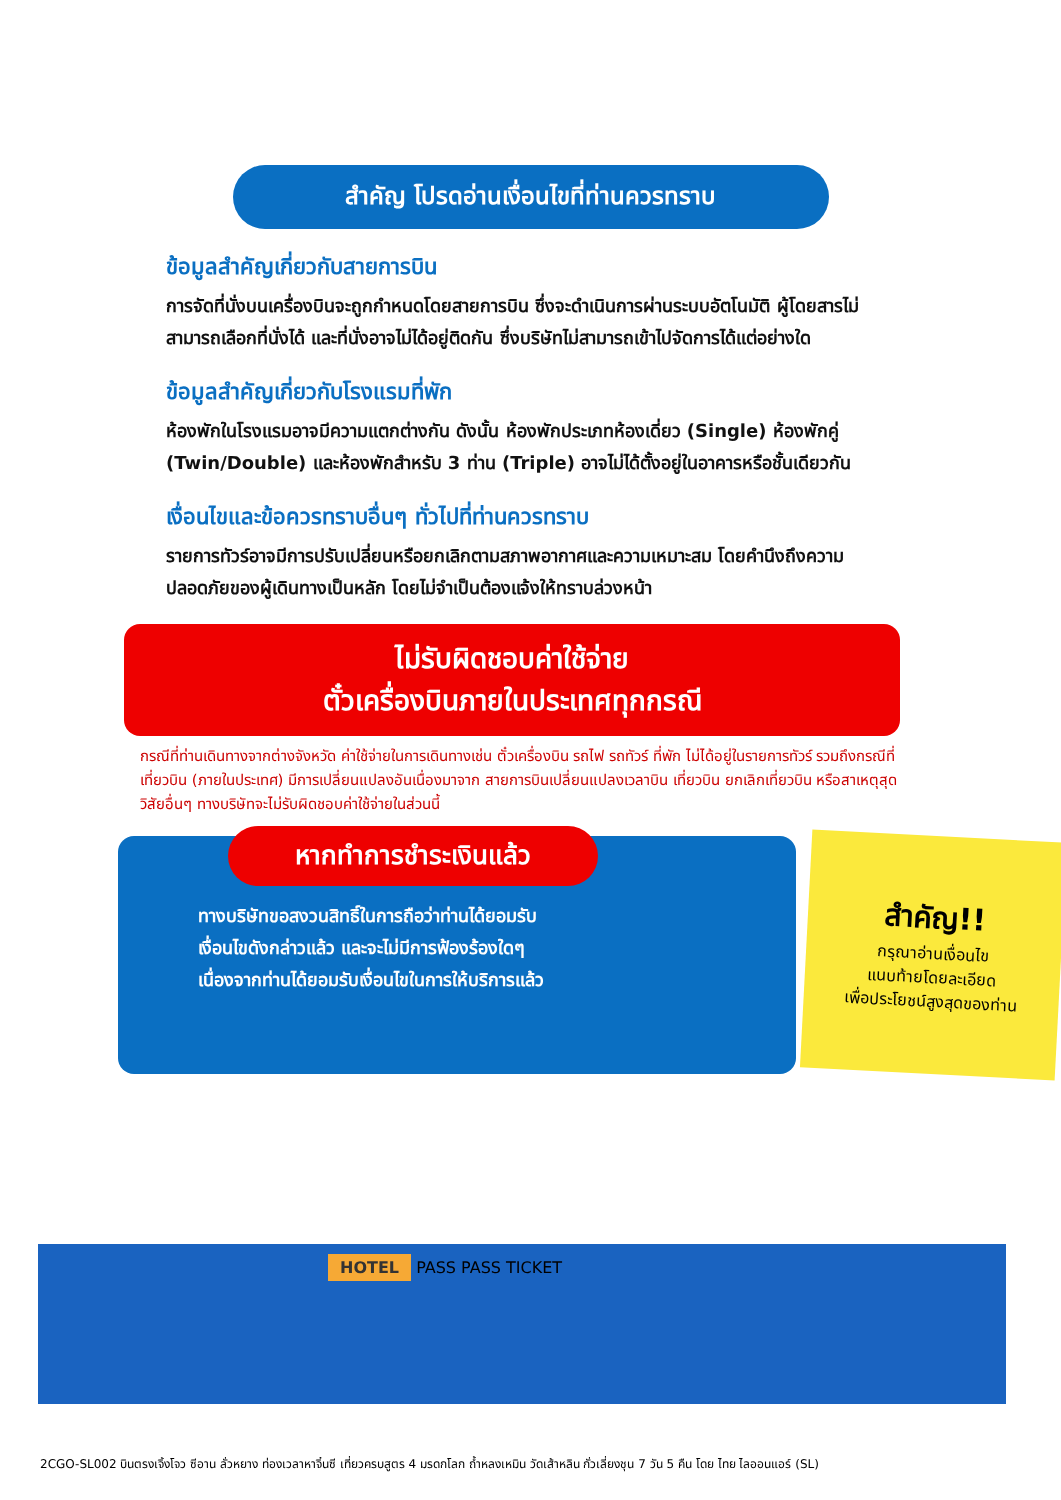สำคัญ โปรดอ่านเงื่อนไขที่ท่านควรทราบ
ข้อมูลสำคัญเกี่ยวกับสายการบิน
การจัดที่นั่งบนเครื่องบินจะถูกกำหนดโดยสายการบิน ซึ่งจะดำเนินการผ่านระบบอัตโนมัติ ผู้โดยสารไม่สามารถเลือกที่นั่งได้ และที่นั่งอาจไม่ได้อยู่ติดกัน ซึ่งบริษัทไม่สามารถเข้าไปจัดการได้แต่อย่างใด
ข้อมูลสำคัญเกี่ยวกับโรงแรมที่พัก
ห้องพักในโรงแรมอาจมีความแตกต่างกัน ดังนั้น ห้องพักประเภทห้องเดี่ยว (Single) ห้องพักคู่ (Twin/Double) และห้องพักสำหรับ 3 ท่าน (Triple) อาจไม่ได้ตั้งอยู่ในอาคารหรือชั้นเดียวกัน
เงื่อนไขและข้อควรทราบอื่นๆ ทั่วไปที่ท่านควรทราบ
รายการทัวร์อาจมีการปรับเปลี่ยนหรือยกเลิกตามสภาพอากาศและความเหมาะสม โดยคำนึงถึงความปลอดภัยของผู้เดินทางเป็นหลัก โดยไม่จำเป็นต้องแจ้งให้ทราบล่วงหน้า
ไม่รับผิดชอบค่าใช้จ่าย
ตั๋วเครื่องบินภายในประเทศทุกกรณี
กรณีที่ท่านเดินทางจากต่างจังหวัด ค่าใช้จ่ายในการเดินทางเช่น ตั๋วเครื่องบิน รถไฟ รถทัวร์ ที่พัก ไม่ได้อยู่ในรายการทัวร์ รวมถึงกรณีที่เที่ยวบิน (ภายในประเทศ) มีการเปลี่ยนแปลงอันเนื่องมาจาก สายการบินเปลี่ยนแปลงเวลาบิน เที่ยวบิน ยกเลิกเที่ยวบิน หรือสาเหตุสุดวิสัยอื่นๆ ทางบริษัทจะไม่รับผิดชอบค่าใช้จ่ายในส่วนนี้
หากทำการชำระเงินแล้ว
ทางบริษัทขอสงวนสิทธิ์ในการถือว่าท่านได้ยอมรับ
เงื่อนไขดังกล่าวแล้ว และจะไม่มีการฟ้องร้องใดๆ
เนื่องจากท่านได้ยอมรับเงื่อนไขในการให้บริการแล้ว
สำคัญ!!
กรุณาอ่านเงื่อนไข
แนบท้ายโดยละเอียด
เพื่อประโยชน์สูงสุดของท่าน
HOTEL PASS PASS TICKET
2CGO-SL002 บินตรงเจิ้งโจว ซีอาน ลั่วหยาง ท่องเวลาหาจิ๋นซี เที่ยวครบสูตร 4 มรดกโลก ถ้ำหลงเหมิน วัดเส้าหลิน กั่วเลี่ยงชุน 7 วัน 5 คืน โดย ไทย ไลออนแอร์ (SL)